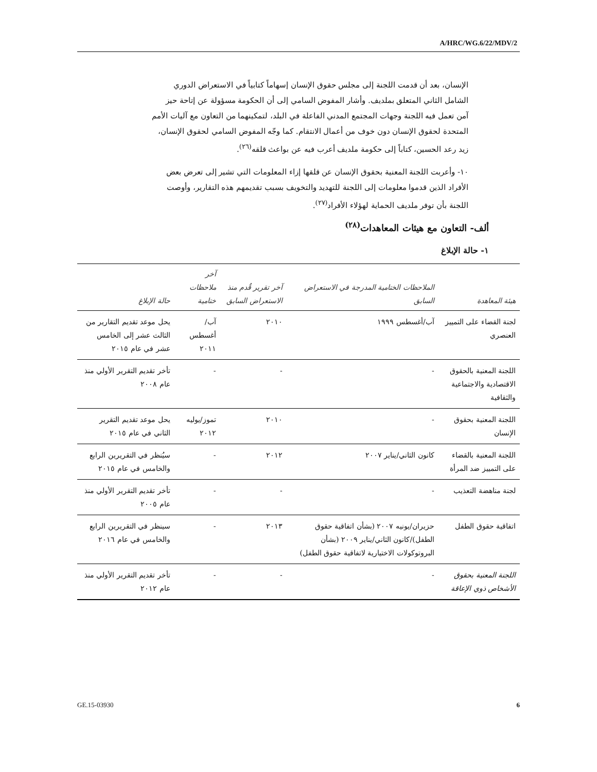A/HRC/WG.6/22/MDV/2
الإنسان، بعد أن قدمت اللجنة إلى مجلس حقوق الإنسان إسهاماً كتابياً في الاستعراض الدوري الشامل الثاني المتعلق بملديف. وأشار المفوض السامي إلى أن الحكومة مسؤولة عن إتاحة حيز آمن تعمل فيه اللجنة وجهات المجتمع المدني الفاعلة في البلد، لتمكينهما من التعاون مع آليات الأمم المتحدة لحقوق الإنسان دون خوف من أعمال الانتقام. كما وجّه المفوض السامي لحقوق الإنسان، زيد رعد الحسين، كتاباً إلى حكومة ملديف أعرب فيه عن بواعث قلقه<sup>(٢٦)</sup>.
١٠- وأعربت اللجنة المعنية بحقوق الإنسان عن قلقها إزاء المعلومات التي تشير إلى تعرض بعض الأفراد الذين قدموا معلومات إلى اللجنة للتهديد والتخويف بسبب تقديمهم هذه التقارير، وأوصت اللجنة بأن توفر ملديف الحماية لهؤلاء الأفراد<sup>(٢٧)</sup>.
ألف- التعاون مع هيئات المعاهدات<sup>(٢٨)</sup>
١- حالة الإبلاغ
| هيئة المعاهدة | الملاحظات الختامية المدرجة في الاستعراض السابق | آخر تقرير قُدم منذ الاستعراض السابق | آخر ملاحظات ختامية | حالة الإبلاغ |
| --- | --- | --- | --- | --- |
| لجنة القضاء على التمييز العنصري | آب/أغسطس ١٩٩٩ | ٢٠١٠ | آب/أغسطس ٢٠١١ | يحل موعد تقديم التقارير من الثالث عشر إلى الخامس عشر في عام ٢٠١٥ |
| اللجنة المعنية بالحقوق الاقتصادية والاجتماعية والثقافية | - | - | - | تأخر تقديم التقرير الأولي منذ عام ٢٠٠٨ |
| اللجنة المعنية بحقوق الإنسان | - | ٢٠١٠ | تموز/يوليه ٢٠١٢ | يحل موعد تقديم التقرير الثاني في عام ٢٠١٥ |
| اللجنة المعنية بالقضاء على التمييز ضد المرأة | كانون الثاني/يناير ٢٠٠٧ | ٢٠١٢ | - | سيُنظر في التقريرين الرابع والخامس في عام ٢٠١٥ |
| لجنة مناهضة التعذيب | - | - | - | تأخر تقديم التقرير الأولي منذ عام ٢٠٠٥ |
| اتفاقية حقوق الطفل | حزيران/يونيه ٢٠٠٧ (بشأن اتفاقية حقوق الطفل)/كانون الثاني/يناير ٢٠٠٩ (بشأن البروتوكولات الاختيارية لاتفاقية حقوق الطفل) | ٢٠١٣ | - | سينظر في التقريرين الرابع والخامس في عام ٢٠١٦ |
| اللجنة المعنية بحقوق الأشخاص ذوي الإعاقة | - | - | - | تأخر تقديم التقرير الأولي منذ عام ٢٠١٢ |
GE.15-03930 6